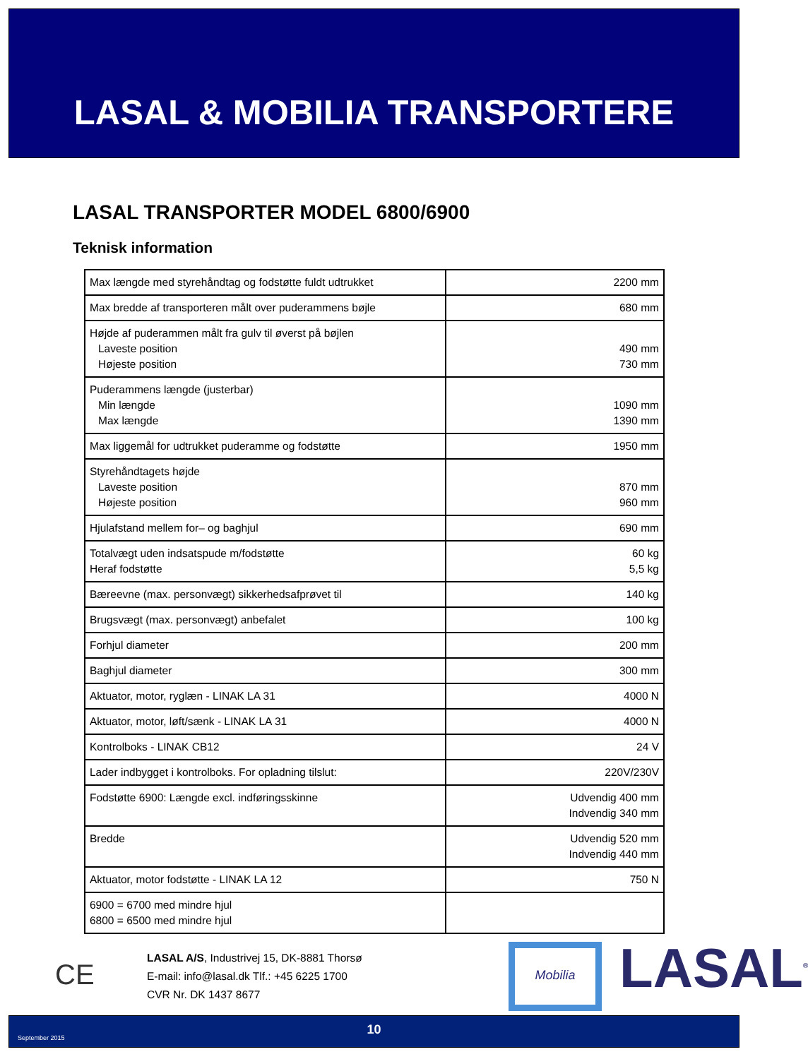LASAL & MOBILIA TRANSPORTERE
LASAL TRANSPORTER MODEL 6800/6900
Teknisk information
| Max længde med styrehåndtag og fodstøtte fuldt udtrukket | 2200 mm |
| Max bredde af transporteren målt over puderammens bøjle | 680 mm |
| Højde af puderammen målt fra gulv til øverst på bøjlen Laveste position Højeste position | 490 mm 730 mm |
| Puderammens længde (justerbar) Min længde Max længde | 1090 mm 1390 mm |
| Max liggemål for udtrukket puderamme og fodstøtte | 1950 mm |
| Styrehåndtagets højde Laveste position Højeste position | 870 mm 960 mm |
| Hjulafstand mellem for– og baghjul | 690 mm |
| Totalvægt uden indsatspude m/fodstøtte Heraf fodstøtte | 60 kg 5,5 kg |
| Bæreevne (max. personvægt) sikkerhedsafprøvet til | 140 kg |
| Brugsvægt (max. personvægt) anbefalet | 100 kg |
| Forhjul diameter | 200 mm |
| Baghjul diameter | 300 mm |
| Aktuator, motor, ryglæn - LINAK LA 31 | 4000 N |
| Aktuator, motor, løft/sænk - LINAK LA 31 | 4000 N |
| Kontrolboks - LINAK CB12 | 24 V |
| Lader indbygget i kontrolboks. For opladning tilslut: | 220V/230V |
| Fodstøtte 6900: Længde excl. indføringsskinne | Udvendig 400 mm Indvendig 340 mm |
| Bredde | Udvendig 520 mm Indvendig 440 mm |
| Aktuator, motor fodstøtte - LINAK LA 12 | 750 N |
| 6900 = 6700 med mindre hjul 6800 = 6500 med mindre hjul | |
CE
LASAL A/S, Industrivej 15, DK-8881 Thorsø
E-mail: info@lasal.dk Tlf.: +45 6225 1700
CVR Nr. DK 1437 8677
Mobilia LASAL<sup>®</sup>
September 2015
10